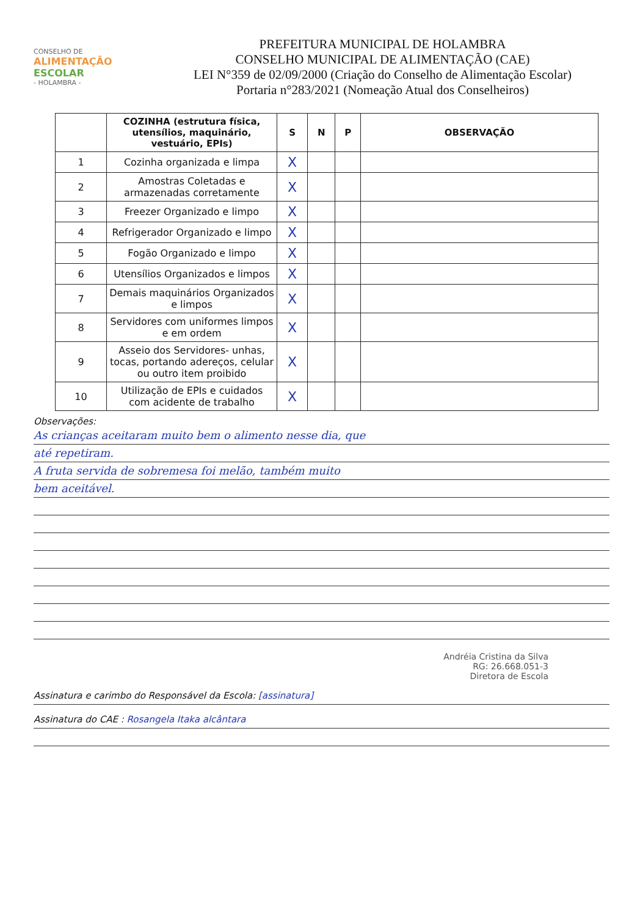CONSELHO DE
ALIMENTAÇÃO
ESCOLAR
- HOLAMBRA -
PREFEITURA MUNICIPAL DE HOLAMBRA
CONSELHO MUNICIPAL DE ALIMENTAÇÃO (CAE)
LEI N°359 de 02/09/2000 (Criação do Conselho de Alimentação Escolar)
Portaria n°283/2021 (Nomeação Atual dos Conselheiros)
| | COZINHA (estrutura física, utensílios, maquinário, vestuário, EPIs) | S | N | P | OBSERVAÇÃO |
| --- | --- | --- | --- | --- | --- |
| 1 | Cozinha organizada e limpa | X | | | |
| 2 | Amostras Coletadas e armazenadas corretamente | X | | | |
| 3 | Freezer Organizado e limpo | X | | | |
| 4 | Refrigerador Organizado e limpo | X | | | |
| 5 | Fogão Organizado e limpo | X | | | |
| 6 | Utensílios Organizados e limpos | X | | | |
| 7 | Demais maquinários Organizados e limpos | X | | | |
| 8 | Servidores com uniformes limpos e em ordem | X | | | |
| 9 | Asseio dos Servidores- unhas, tocas, portando adereços, celular ou outro item proibido | X | | | |
| 10 | Utilização de EPIs e cuidados com acidente de trabalho | X | | | |
Observações:
As crianças aceitaram muito bem o alimento nesse dia, que
até repetiram.
A fruta servida de sobremesa foi melão, também muito
bem aceitável.
Andréia Cristina da Silva
RG: 26.668.051-3
Diretora de Escola
Assinatura e carimbo do Responsável da Escola: [assinatura]
Assinatura do CAE : Rosangela Itaka alcântara